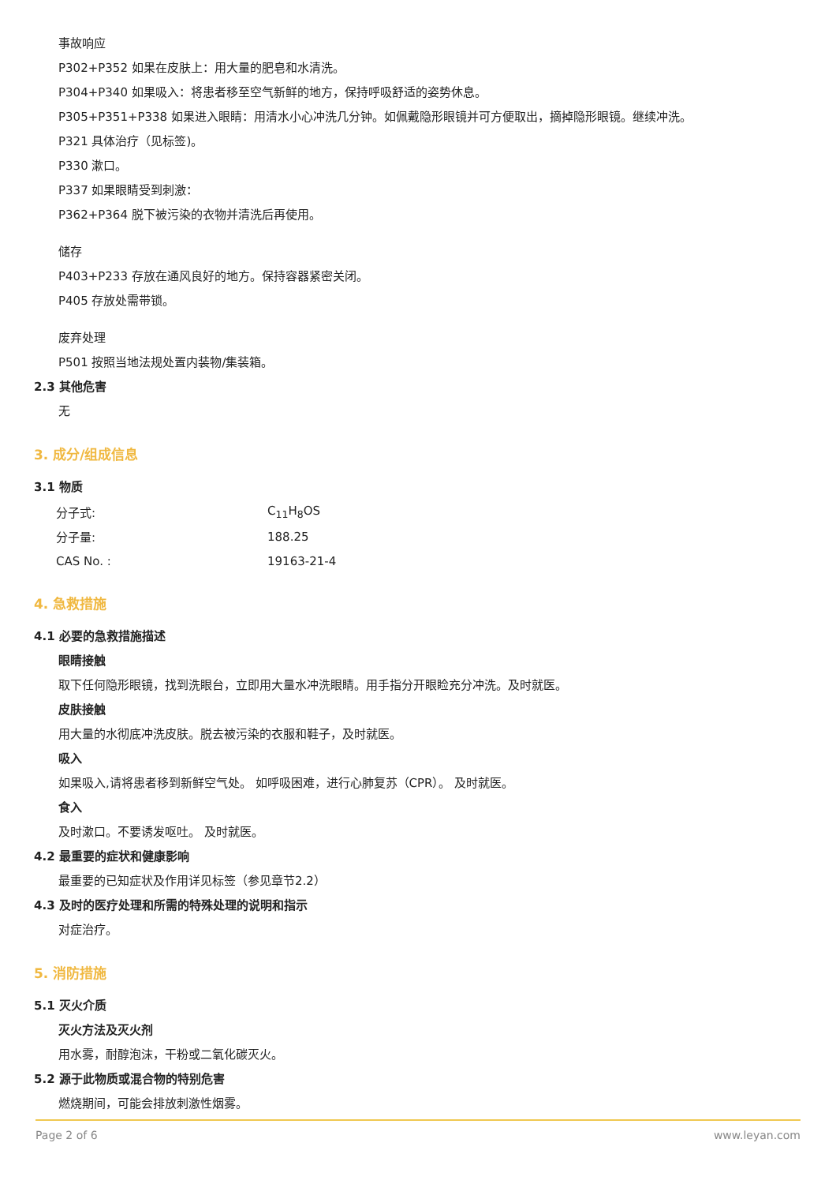事故响应
P302+P352 如果在皮肤上：用大量的肥皂和水清洗。
P304+P340 如果吸入：将患者移至空气新鲜的地方，保持呼吸舒适的姿势休息。
P305+P351+P338 如果进入眼睛：用清水小心冲洗几分钟。如佩戴隐形眼镜并可方便取出，摘掉隐形眼镜。继续冲洗。
P321 具体治疗（见标签)。
P330 漱口。
P337 如果眼睛受到刺激：
P362+P364 脱下被污染的衣物并清洗后再使用。
储存
P403+P233 存放在通风良好的地方。保持容器紧密关闭。
P405 存放处需带锁。
废弃处理
P501 按照当地法规处置内装物/集装箱。
2.3 其他危害
无
3. 成分/组成信息
3.1 物质
| 分子式: | C<sub>11</sub>H<sub>8</sub>OS |
| 分子量: | 188.25 |
| CAS No. : | 19163-21-4 |
4. 急救措施
4.1 必要的急救措施描述
眼睛接触
取下任何隐形眼镜，找到洗眼台，立即用大量水冲洗眼睛。用手指分开眼睑充分冲洗。及时就医。
皮肤接触
用大量的水彻底冲洗皮肤。脱去被污染的衣服和鞋子，及时就医。
吸入
如果吸入,请将患者移到新鲜空气处。 如呼吸困难，进行心肺复苏（CPR）。 及时就医。
食入
及时漱口。不要诱发呕吐。 及时就医。
4.2 最重要的症状和健康影响
最重要的已知症状及作用详见标签（参见章节2.2）
4.3 及时的医疗处理和所需的特殊处理的说明和指示
对症治疗。
5. 消防措施
5.1 灭火介质
灭火方法及灭火剂
用水雾，耐醇泡沫，干粉或二氧化碳灭火。
5.2 源于此物质或混合物的特别危害
燃烧期间，可能会排放刺激性烟雾。
Page 2 of 6 www.leyan.com